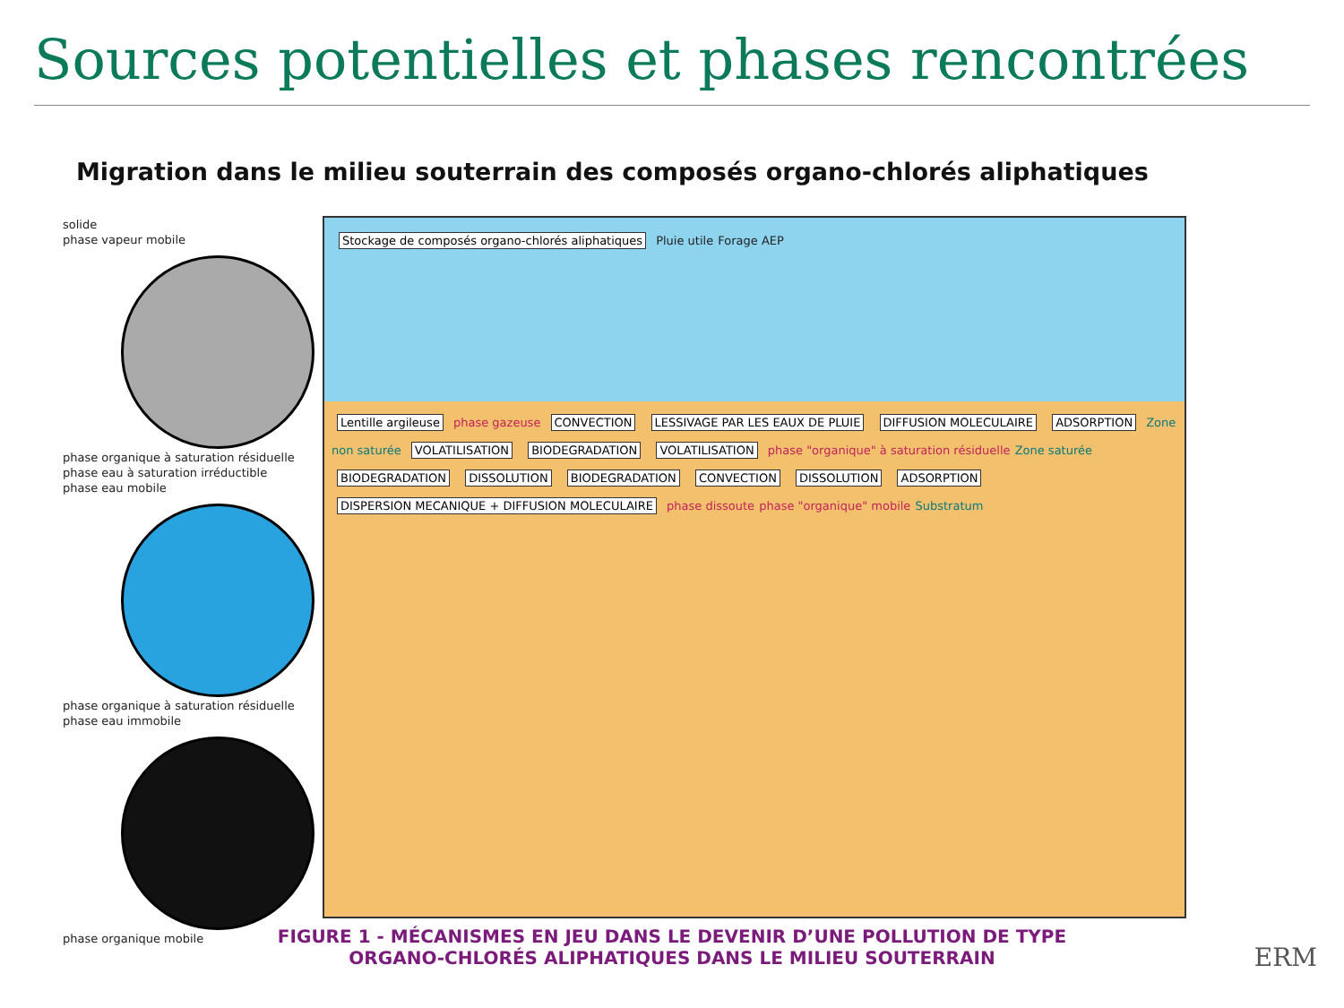Sources potentielles et phases rencontrées
Migration dans le milieu souterrain des composés organo-chlorés aliphatiques
solide
phase vapeur mobile
phase organique à saturation résiduelle
phase eau à saturation irréductible
phase eau mobile
phase organique à saturation résiduelle
phase eau immobile
phase organique mobile
Stockage de composés organo-chlorés aliphatiques Pluie utile Forage AEP
Lentille argileuse phase gazeuse CONVECTION LESSIVAGE PAR LES EAUX DE PLUIE DIFFUSION MOLECULAIRE ADSORPTION Zone non saturée VOLATILISATION BIODEGRADATION VOLATILISATION phase "organique" à saturation résiduelle Zone saturée BIODEGRADATION DISSOLUTION BIODEGRADATION CONVECTION DISSOLUTION ADSORPTION DISPERSION MECANIQUE + DIFFUSION MOLECULAIRE phase dissoute phase "organique" mobile Substratum
FIGURE 1 - MÉCANISMES EN JEU DANS LE DEVENIR D’UNE POLLUTION DE TYPE
ORGANO-CHLORÉS ALIPHATIQUES DANS LE MILIEU SOUTERRAIN
ERM